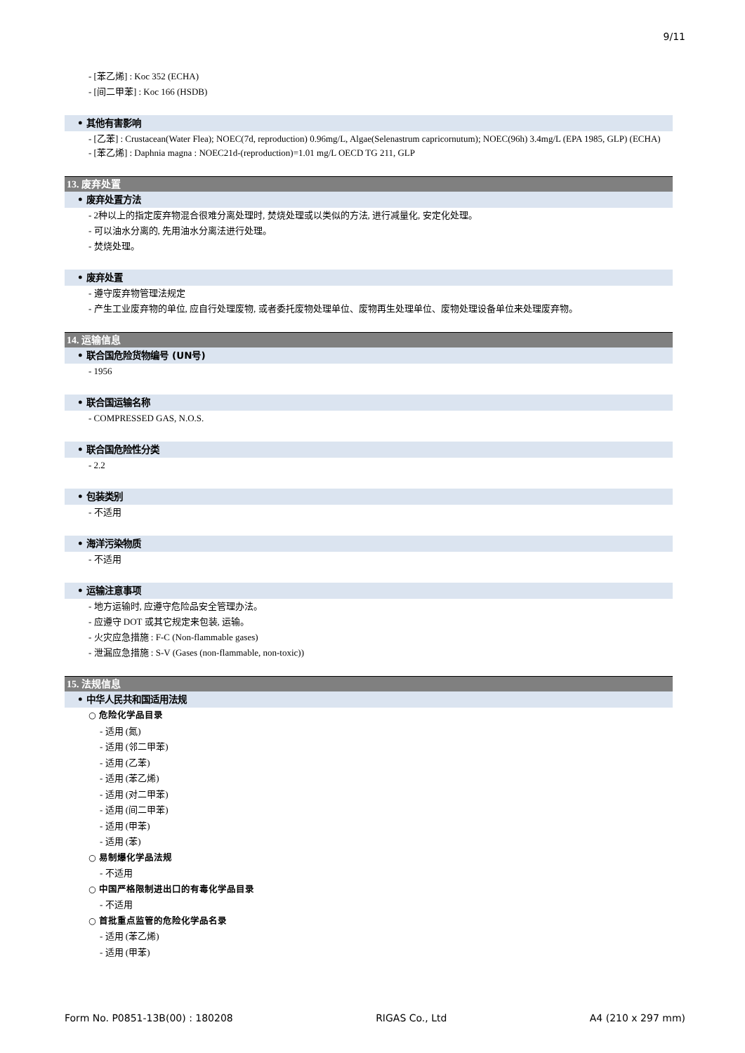9/11
- [苯乙烯] : Koc 352 (ECHA)
- [间二甲苯] : Koc 166 (HSDB)
• 其他有害影响
- [乙苯] : Crustacean(Water Flea); NOEC(7d, reproduction) 0.96mg/L, Algae(Selenastrum capricornutum); NOEC(96h) 3.4mg/L (EPA 1985, GLP) (ECHA)
- [苯乙烯] : Daphnia magna : NOEC21d-(reproduction)=1.01 mg/L OECD TG 211, GLP
13. 废弃处置
• 废弃处置方法
- 2种以上的指定废弃物混合很难分离处理时, 焚烧处理或以类似的方法, 进行减量化, 安定化处理。
- 可以油水分离的, 先用油水分离法进行处理。
- 焚烧处理。
• 废弃处置
- 遵守废弃物管理法规定
- 产生工业废弃物的单位, 应自行处理废物, 或者委托废物处理单位、废物再生处理单位、废物处理设备单位来处理废弃物。
14. 运输信息
• 联合国危险货物编号 (UN号)
- 1956
• 联合国运输名称
- COMPRESSED GAS, N.O.S.
• 联合国危险性分类
- 2.2
• 包装类别
- 不适用
• 海洋污染物质
- 不适用
• 运输注意事项
- 地方运输时, 应遵守危险品安全管理办法。
- 应遵守 DOT 或其它规定来包装, 运输。
- 火灾应急措施 : F-C (Non-flammable gases)
- 泄漏应急措施 : S-V (Gases (non-flammable, non-toxic))
15. 法规信息
• 中华人民共和国适用法规
○ 危险化学品目录
- 适用 (氮)
- 适用 (邻二甲苯)
- 适用 (乙苯)
- 适用 (苯乙烯)
- 适用 (对二甲苯)
- 适用 (间二甲苯)
- 适用 (甲苯)
- 适用 (苯)
○ 易制爆化学品法规
- 不适用
○ 中国严格限制进出口的有毒化学品目录
- 不适用
○ 首批重点监管的危险化学品名录
- 适用 (苯乙烯)
- 适用 (甲苯)
Form No. P0851-13B(00) : 180208 RIGAS Co., Ltd A4 (210 x 297 mm)